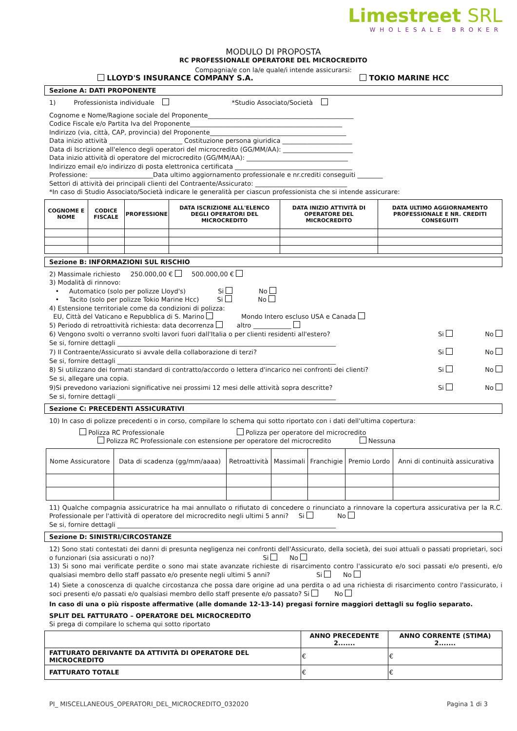Limestreet SRL
WHOLESALE BROKER
MODULO DI PROPOSTA
RC PROFESSIONALE OPERATORE DEL MICROCREDITO
Compagnia/e con la/e quale/i intende assicurarsi:
LLOYD'S INSURANCE COMPANY S.A. TOKIO MARINE HCC
Sezione A: DATI PROPONENTE
1) Professionista individuale *Studio Associato/Società
Cognome e Nome/Ragione sociale del Proponente______________________________________________
Codice Fiscale e/o Partita Iva del Proponente________________________________________________
Indirizzo (via, città, CAP, provincia) del Proponente___________________________________________
Data inizio attività _______________________ Costituzione persona giuridica ______________________
Data di Iscrizione all'elenco degli operatori del microcredito (GG/MM/AA): ______________________
Data inizio attività di operatore del microcredito (GG/MM/AA): ________________________________
Indirizzo email e/o indirizzo di posta elettronica certificata _____________________________________
Professione: ____________________Data ultimo aggiornamento professionale e nr.crediti conseguiti ________
Settori di attività dei principali clienti del Contraente/Assicurato: _____________________________
*In caso di Studio Associato/Società indicare le generalità per ciascun professionista che si intende assicurare:
| COGNOME E NOME | CODICE FISCALE | PROFESSIONE | DATA ISCRIZIONE ALL'ELENCO DEGLI OPERATORI DEL MICROCREDITO | DATA INIZIO ATTIVITÀ DI OPERATORE DEL MICROCREDITO | DATA ULTIMO AGGIORNAMENTO PROFESSIONALE E NR. CREDITI CONSEGUITI |
| --- | --- | --- | --- | --- | --- |
Sezione B: INFORMAZIONI SUL RISCHIO
2) Massimale richiesto 250.000,00 € 500.000,00 €
3) Modalità di rinnovo:
• Automatico (solo per polizze Lloyd's) Si No
• Tacito (solo per polizze Tokio Marine Hcc) Si No
4) Estensione territoriale come da condizioni di polizza:
EU, Città del Vaticano e Repubblica di S. Marino Mondo Intero escluso USA e Canada
5) Periodo di retroattività richiesta: data decorrenza altro ____________
6) Vengono svolti o verranno svolti lavori fuori dall'Italia o per clienti residenti all'estero? Si No
Se si, fornire dettagli _____________________________________________________________________
7) Il Contraente/Assicurato si avvale della collaborazione di terzi? Si No
Se si, fornire dettagli _____________________________________________________________________
8) Si utilizzano dei formati standard di contratto/accordo o lettera d'incarico nei confronti dei clienti? Si No
Se si, allegare una copia.
9)Si prevedono variazioni significative nei prossimi 12 mesi delle attività sopra descritte? Si No
Se si, fornire dettagli _____________________________________________________________________
Sezione C: PRECEDENTI ASSICURATIVI
10) In caso di polizze precedenti o in corso, compilare lo schema qui sotto riportato con i dati dell'ultima copertura:
Polizza RC Professionale Polizza per operatore del microcredito
Polizza RC Professionale con estensione per operatore del microcredito Nessuna
| Nome Assicuratore | Data di scadenza (gg/mm/aaaa) | Retroattività | Massimali | Franchigie | Premio Lordo | Anni di continuità assicurativa |
11) Qualche compagnia assicuratrice ha mai annullato o rifiutato di concedere o rinunciato a rinnovare la copertura assicurativa per la R.C. Professionale per l'attività di operatore del microcredito negli ultimi 5 anni? Si No
Se si, fornire dettagli _____________________________________________________________________
Sezione D: SINISTRI/CIRCOSTANZE
12) Sono stati contestati dei danni di presunta negligenza nei confronti dell'Assicurato, della società, dei suoi attuali o passati proprietari, soci o funzionari (sia assicurati o no)? Si No
13) Si sono mai verificate perdite o sono mai state avanzate richieste di risarcimento contro l'assicurato e/o soci passati e/o presenti, e/o qualsiasi membro dello staff passato e/o presente negli ultimi 5 anni? Si No
14) Siete a conoscenza di qualche circostanza che possa dare origine ad una perdita o ad una richiesta di risarcimento contro l'assicurato, i soci presenti e/o passati e/o qualsiasi membro dello staff presente e/o passato? Si No
In caso di una o più risposte affermative (alle domande 12-13-14) pregasi fornire maggiori dettagli su foglio separato.
SPLIT DEL FATTURATO – OPERATORE DEL MICROCREDITO
Si prega di compilare lo schema qui sotto riportato
| | ANNO PRECEDENTE 2....... | ANNO CORRENTE (STIMA) 2....... |
| FATTURATO DERIVANTE DA ATTIVITÀ DI OPERATORE DEL MICROCREDITO | € | € |
| FATTURATO TOTALE | € | € |
PI_ MISCELLANEOUS_OPERATORI_DEL_MICROCREDITO_032020 Pagina 1 di 3